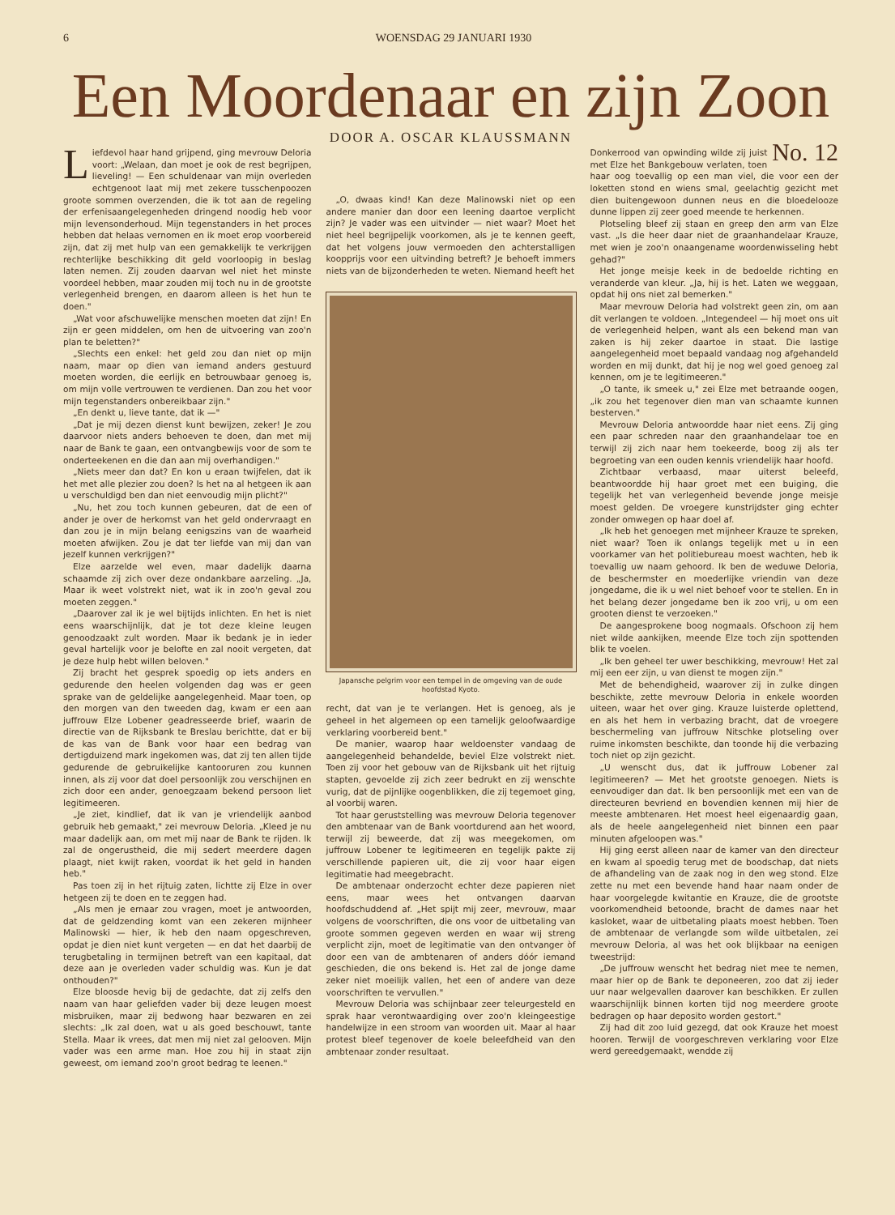6 WOENSDAG 29 JANUARI 1930
Een Moordenaar en zijn Zoon
DOOR A. OSCAR KLAUSSMANN
Liefdevol haar hand grijpend, ging mevrouw Deloria voort: „Welaan, dan moet je ook de rest begrijpen, lieveling! — Een schuldenaar van mijn overleden echtgenoot laat mij met zekere tusschenpoozen groote sommen overzenden, die ik tot aan de regeling der erfenisaangelegenheden dringend noodig heb voor mijn levensonderhoud. Mijn tegenstanders in het proces hebben dat helaas vernomen en ik moet erop voorbereid zijn, dat zij met hulp van een gemakkelijk te verkrijgen rechterlijke beschikking dit geld voorloopig in beslag laten nemen. Zij zouden daarvan wel niet het minste voordeel hebben, maar zouden mij toch nu in de grootste verlegenheid brengen, en daarom alleen is het hun te doen."
„Wat voor afschuwelijke menschen moeten dat zijn! En zijn er geen middelen, om hen de uitvoering van zoo'n plan te beletten?"
„Slechts een enkel: het geld zou dan niet op mijn naam, maar op dien van iemand anders gestuurd moeten worden, die eerlijk en betrouwbaar genoeg is, om mijn volle vertrouwen te verdienen. Dan zou het voor mijn tegenstanders onbereikbaar zijn."
„En denkt u, lieve tante, dat ik —"
„Dat je mij dezen dienst kunt bewijzen, zeker! Je zou daarvoor niets anders behoeven te doen, dan met mij naar de Bank te gaan, een ontvangbewijs voor de som te onderteekenen en die dan aan mij overhandigen."
„Niets meer dan dat? En kon u eraan twijfelen, dat ik het met alle plezier zou doen? Is het na al hetgeen ik aan u verschuldigd ben dan niet eenvoudig mijn plicht?"
„Nu, het zou toch kunnen gebeuren, dat de een of ander je over de herkomst van het geld ondervraagt en dan zou je in mijn belang eenigszins van de waarheid moeten afwijken. Zou je dat ter liefde van mij dan van jezelf kunnen verkrijgen?"
Elze aarzelde wel even, maar dadelijk daarna schaamde zij zich over deze ondankbare aarzeling. „Ja, Maar ik weet volstrekt niet, wat ik in zoo'n geval zou moeten zeggen."
„Daarover zal ik je wel bijtijds inlichten. En het is niet eens waarschijnlijk, dat je tot deze kleine leugen genoodzaakt zult worden. Maar ik bedank je in ieder geval hartelijk voor je belofte en zal nooit vergeten, dat je deze hulp hebt willen beloven."
Zij bracht het gesprek spoedig op iets anders en gedurende den heelen volgenden dag was er geen sprake van de geldelijke aangelegenheid. Maar toen, op den morgen van den tweeden dag, kwam er een aan juffrouw Elze Lobener geadresseerde brief, waarin de directie van de Rijksbank te Breslau berichtte, dat er bij de kas van de Bank voor haar een bedrag van dertigduizend mark ingekomen was, dat zij ten allen tijde gedurende de gebruikelijke kantooruren zou kunnen innen, als zij voor dat doel persoonlijk zou verschijnen en zich door een ander, genoegzaam bekend persoon liet legitimeeren.
„Je ziet, kindlief, dat ik van je vriendelijk aanbod gebruik heb gemaakt," zei mevrouw Deloria. „Kleed je nu maar dadelijk aan, om met mij naar de Bank te rijden. Ik zal de ongerustheid, die mij sedert meerdere dagen plaagt, niet kwijt raken, voordat ik het geld in handen heb."
Pas toen zij in het rijtuig zaten, lichtte zij Elze in over hetgeen zij te doen en te zeggen had.
„Als men je ernaar zou vragen, moet je antwoorden, dat de geldzending komt van een zekeren mijnheer Malinowski — hier, ik heb den naam opgeschreven, opdat je dien niet kunt vergeten — en dat het daarbij de terugbetaling in termijnen betreft van een kapitaal, dat deze aan je overleden vader schuldig was. Kun je dat onthouden?"
Elze bloosde hevig bij de gedachte, dat zij zelfs den naam van haar geliefden vader bij deze leugen moest misbruiken, maar zij bedwong haar bezwaren en zei slechts: „Ik zal doen, wat u als goed beschouwt, tante Stella. Maar ik vrees, dat men mij niet zal gelooven. Mijn vader was een arme man. Hoe zou hij in staat zijn geweest, om iemand zoo'n groot bedrag te leenen."
„O, dwaas kind! Kan deze Malinowski niet op een andere manier dan door een leening daartoe verplicht zijn? Je vader was een uitvinder — niet waar? Moet het niet heel begrijpelijk voorkomen, als je te kennen geeft, dat het volgens jouw vermoeden den achterstalligen koopprijs voor een uitvinding betreft? Je behoeft immers niets van de bijzonderheden te weten. Niemand heeft het
Japansche pelgrim voor een tempel in de omgeving van de oude hoofdstad Kyoto.
recht, dat van je te verlangen. Het is genoeg, als je geheel in het algemeen op een tamelijk geloofwaardige verklaring voorbereid bent."
De manier, waarop haar weldoenster vandaag de aangelegenheid behandelde, beviel Elze volstrekt niet. Toen zij voor het gebouw van de Rijksbank uit het rijtuig stapten, gevoelde zij zich zeer bedrukt en zij wenschte vurig, dat de pijnlijke oogenblikken, die zij tegemoet ging, al voorbij waren.
Tot haar geruststelling was mevrouw Deloria tegenover den ambtenaar van de Bank voortdurend aan het woord, terwijl zij beweerde, dat zij was meegekomen, om juffrouw Lobener te legitimeeren en tegelijk pakte zij verschillende papieren uit, die zij voor haar eigen legitimatie had meegebracht.
De ambtenaar onderzocht echter deze papieren niet eens, maar wees het ontvangen daarvan hoofdschuddend af. „Het spijt mij zeer, mevrouw, maar volgens de voorschriften, die ons voor de uitbetaling van groote sommen gegeven werden en waar wij streng verplicht zijn, moet de legitimatie van den ontvanger òf door een van de ambtenaren of anders dóór iemand geschieden, die ons bekend is. Het zal de jonge dame zeker niet moeilijk vallen, het een of andere van deze voorschriften te vervullen."
Mevrouw Deloria was schijnbaar zeer teleurgesteld en sprak haar verontwaardiging over zoo'n kleingeestige handelwijze in een stroom van woorden uit. Maar al haar protest bleef tegenover de koele beleefdheid van den ambtenaar zonder resultaat.
No. 12
Donkerrood van opwinding wilde zij juist met Elze het Bankgebouw verlaten, toen haar oog toevallig op een man viel, die voor een der loketten stond en wiens smal, geelachtig gezicht met dien buitengewoon dunnen neus en die bloedelooze dunne lippen zij zeer goed meende te herkennen.
Plotseling bleef zij staan en greep den arm van Elze vast. „Is die heer daar niet de graanhandelaar Krauze, met wien je zoo'n onaangename woordenwisseling hebt gehad?"
Het jonge meisje keek in de bedoelde richting en veranderde van kleur. „Ja, hij is het. Laten we weggaan, opdat hij ons niet zal bemerken."
Maar mevrouw Deloria had volstrekt geen zin, om aan dit verlangen te voldoen. „Integendeel — hij moet ons uit de verlegenheid helpen, want als een bekend man van zaken is hij zeker daartoe in staat. Die lastige aangelegenheid moet bepaald vandaag nog afgehandeld worden en mij dunkt, dat hij je nog wel goed genoeg zal kennen, om je te legitimeeren."
„O tante, ik smeek u," zei Elze met betraande oogen, „ik zou het tegenover dien man van schaamte kunnen besterven."
Mevrouw Deloria antwoordde haar niet eens. Zij ging een paar schreden naar den graanhandelaar toe en terwijl zij zich naar hem toekeerde, boog zij als ter begroeting van een ouden kennis vriendelijk haar hoofd.
Zichtbaar verbaasd, maar uiterst beleefd, beantwoordde hij haar groet met een buiging, die tegelijk het van verlegenheid bevende jonge meisje moest gelden. De vroegere kunstrijdster ging echter zonder omwegen op haar doel af.
„Ik heb het genoegen met mijnheer Krauze te spreken, niet waar? Toen ik onlangs tegelijk met u in een voorkamer van het politiebureau moest wachten, heb ik toevallig uw naam gehoord. Ik ben de weduwe Deloria, de beschermster en moederlijke vriendin van deze jongedame, die ik u wel niet behoef voor te stellen. En in het belang dezer jongedame ben ik zoo vrij, u om een grooten dienst te verzoeken."
De aangesprokene boog nogmaals. Ofschoon zij hem niet wilde aankijken, meende Elze toch zijn spottenden blik te voelen.
„Ik ben geheel ter uwer beschikking, mevrouw! Het zal mij een eer zijn, u van dienst te mogen zijn."
Met de behendigheid, waarover zij in zulke dingen beschikte, zette mevrouw Deloria in enkele woorden uiteen, waar het over ging. Krauze luisterde oplettend, en als het hem in verbazing bracht, dat de vroegere beschermeling van juffrouw Nitschke plotseling over ruime inkomsten beschikte, dan toonde hij die verbazing toch niet op zijn gezicht.
„U wenscht dus, dat ik juffrouw Lobener zal legitimeeren? — Met het grootste genoegen. Niets is eenvoudiger dan dat. Ik ben persoonlijk met een van de directeuren bevriend en bovendien kennen mij hier de meeste ambtenaren. Het moest heel eigenaardig gaan, als de heele aangelegenheid niet binnen een paar minuten afgeloopen was."
Hij ging eerst alleen naar de kamer van den directeur en kwam al spoedig terug met de boodschap, dat niets de afhandeling van de zaak nog in den weg stond. Elze zette nu met een bevende hand haar naam onder de haar voorgelegde kwitantie en Krauze, die de grootste voorkomendheid betoonde, bracht de dames naar het kasloket, waar de uitbetaling plaats moest hebben. Toen de ambtenaar de verlangde som wilde uitbetalen, zei mevrouw Deloria, al was het ook blijkbaar na eenigen tweestrijd:
„De juffrouw wenscht het bedrag niet mee te nemen, maar hier op de Bank te deponeeren, zoo dat zij ieder uur naar welgevallen daarover kan beschikken. Er zullen waarschijnlijk binnen korten tijd nog meerdere groote bedragen op haar deposito worden gestort."
Zij had dit zoo luid gezegd, dat ook Krauze het moest hooren. Terwijl de voorgeschreven verklaring voor Elze werd gereedgemaakt, wendde zij